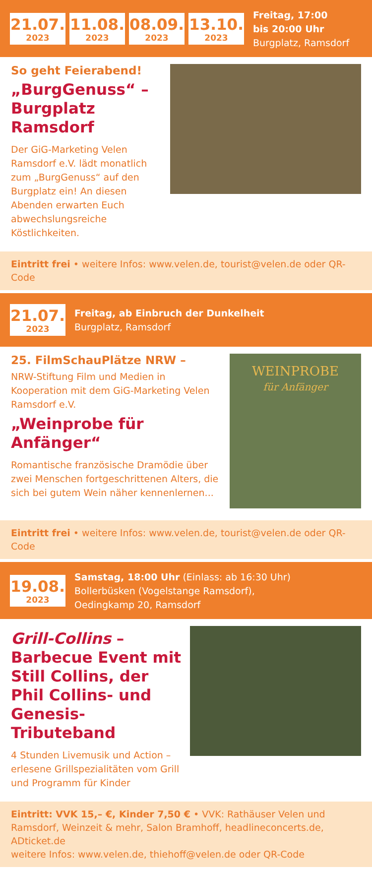21.07.
2023
11.08.
2023
08.09.
2023
13.10.
2023
Freitag, 17:00
bis 20:00 Uhr
Burgplatz, Ramsdorf
So geht Feierabend!
„BurgGenuss“ – Burgplatz Ramsdorf
Der GiG-Marketing Velen Ramsdorf e.V. lädt monatlich zum „BurgGenuss“ auf den Burgplatz ein! An diesen Abenden erwarten Euch abwechslungsreiche Köstlichkeiten.
Eintritt frei • weitere Infos: www.velen.de, tourist@velen.de oder QR-Code
21.07.
2023
Freitag, ab Einbruch der Dunkelheit
Burgplatz, Ramsdorf
25. FilmSchauPlätze NRW –
NRW-Stiftung Film und Medien in Kooperation mit dem GiG-Marketing Velen Ramsdorf e.V.
„Weinprobe für Anfänger“
Romantische französische Dramödie über zwei Menschen fortgeschrittenen Alters, die sich bei gutem Wein näher kennenlernen...
WEINPROBE
für Anfänger
Eintritt frei • weitere Infos: www.velen.de, tourist@velen.de oder QR-Code
19.08.
2023
Samstag, 18:00 Uhr (Einlass: ab 16:30 Uhr)
Bollerbüsken (Vogelstange Ramsdorf),
Oedingkamp 20, Ramsdorf
Grill-Collins – Barbecue Event mit Still Collins, der Phil Collins- und Genesis-Tributeband
4 Stunden Livemusik und Action – erlesene Grillspezialitäten vom Grill und Programm für Kinder
Eintritt: VVK 15,– €, Kinder 7,50 € • VVK: Rathäuser Velen und Ramsdorf, Weinzeit & mehr, Salon Bramhoff, headlineconcerts.de, ADticket.de
weitere Infos: www.velen.de, thiehoff@velen.de oder QR-Code